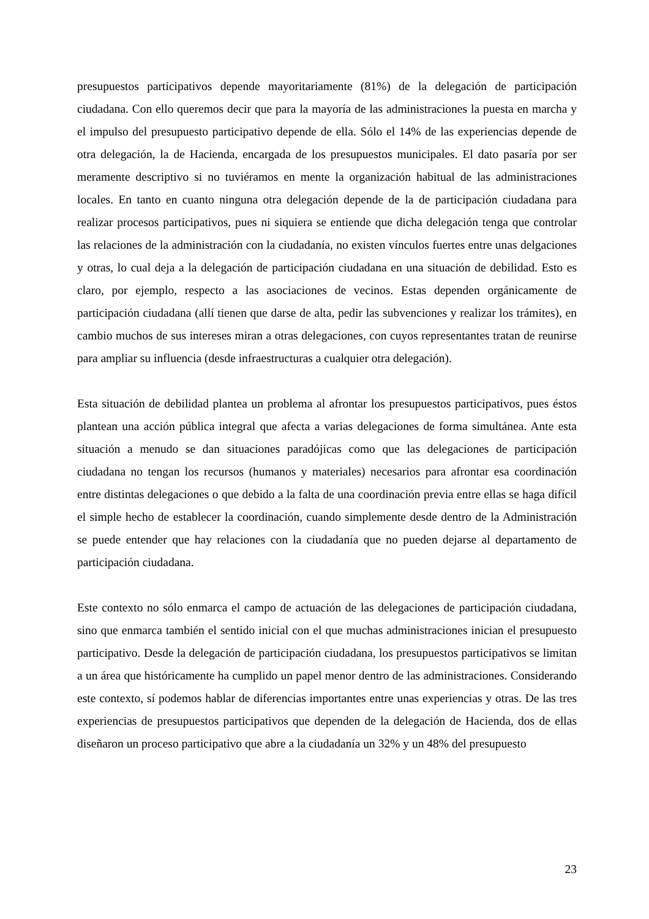presupuestos participativos depende mayoritariamente (81%) de la delegación de participación ciudadana. Con ello queremos decir que para la mayoría de las administraciones la puesta en marcha y el impulso del presupuesto participativo depende de ella. Sólo el 14% de las experiencias depende de otra delegación, la de Hacienda, encargada de los presupuestos municipales. El dato pasaría por ser meramente descriptivo si no tuviéramos en mente la organización habitual de las administraciones locales. En tanto en cuanto ninguna otra delegación depende de la de participación ciudadana para realizar procesos participativos, pues ni siquiera se entiende que dicha delegación tenga que controlar las relaciones de la administración con la ciudadanía, no existen vínculos fuertes entre unas delgaciones y otras, lo cual deja a la delegación de participación ciudadana en una situación de debilidad. Esto es claro, por ejemplo, respecto a las asociaciones de vecinos. Estas dependen orgánicamente de participación ciudadana (allí tienen que darse de alta, pedir las subvenciones y realizar los trámites), en cambio muchos de sus intereses miran a otras delegaciones, con cuyos representantes tratan de reunirse para ampliar su influencia (desde infraestructuras a cualquier otra delegación).
Esta situación de debilidad plantea un problema al afrontar los presupuestos participativos, pues éstos plantean una acción pública integral que afecta a varias delegaciones de forma simultánea. Ante esta situación a menudo se dan situaciones paradójicas como que las delegaciones de participación ciudadana no tengan los recursos (humanos y materiales) necesarios para afrontar esa coordinación entre distintas delegaciones o que debido a la falta de una coordinación previa entre ellas se haga difícil el simple hecho de establecer la coordinación, cuando simplemente desde dentro de la Administración se puede entender que hay relaciones con la ciudadanía que no pueden dejarse al departamento de participación ciudadana.
Este contexto no sólo enmarca el campo de actuación de las delegaciones de participación ciudadana, sino que enmarca también el sentido inicial con el que muchas administraciones inician el presupuesto participativo. Desde la delegación de participación ciudadana, los presupuestos participativos se limitan a un área que históricamente ha cumplido un papel menor dentro de las administraciones. Considerando este contexto, sí podemos hablar de diferencias importantes entre unas experiencias y otras. De las tres experiencias de presupuestos participativos que dependen de la delegación de Hacienda, dos de ellas diseñaron un proceso participativo que abre a la ciudadanía un 32% y un 48% del presupuesto
23